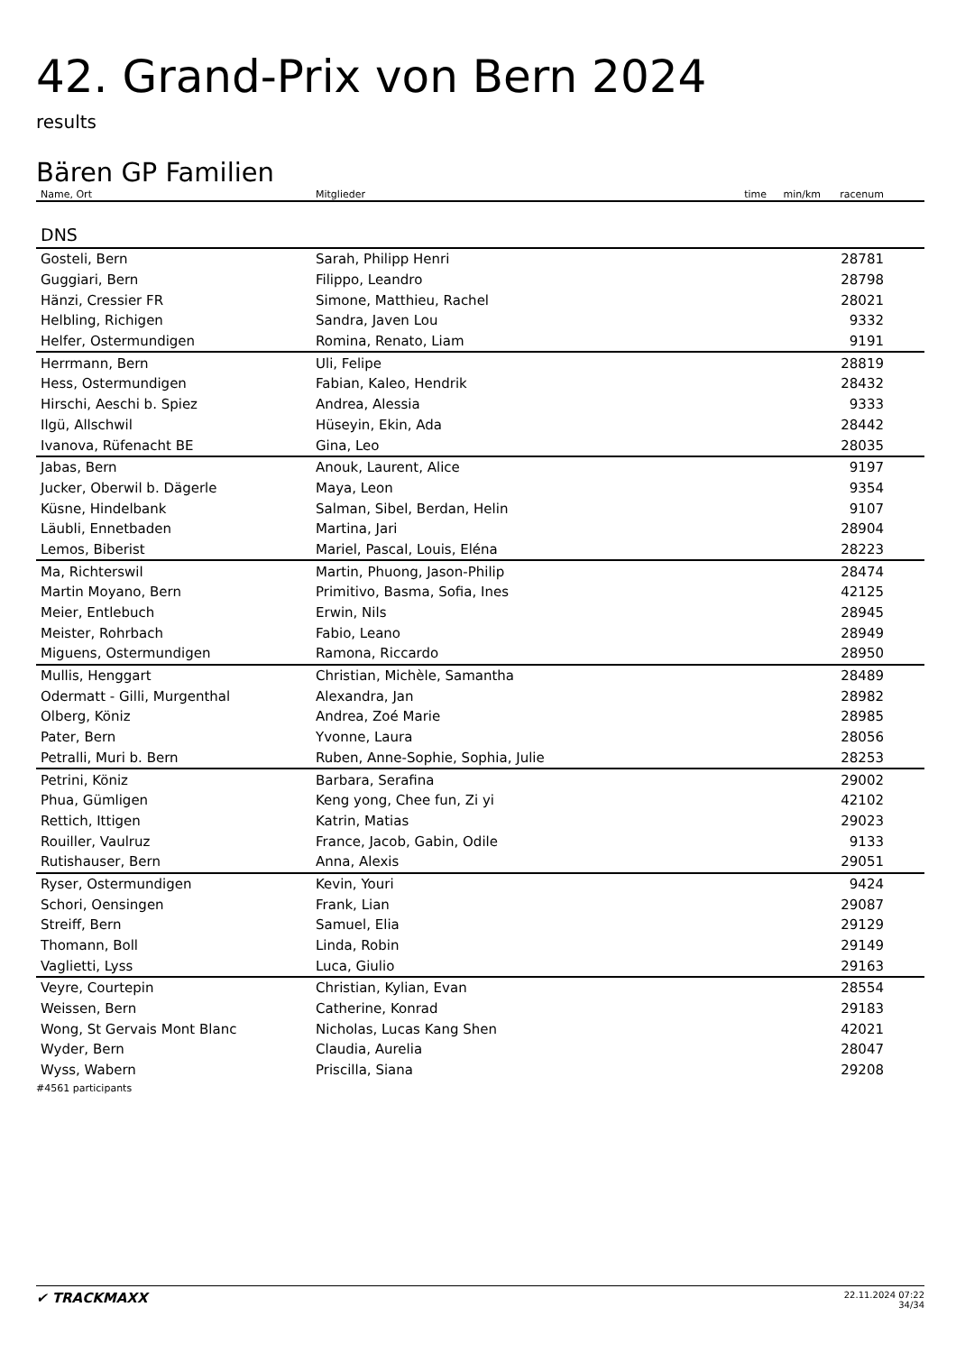42. Grand-Prix von Bern 2024
results
Bären GP Familien
| Name, Ort | Mitglieder | time | min/km | racenum | |
| --- | --- | --- | --- | --- | --- |
| DNS | | | | | |
| Gosteli, Bern | Sarah, Philipp Henri | | | 28781 | |
| Guggiari, Bern | Filippo, Leandro | | | 28798 | |
| Hänzi, Cressier FR | Simone, Matthieu, Rachel | | | 28021 | |
| Helbling, Richigen | Sandra, Javen Lou | | | 9332 | |
| Helfer, Ostermundigen | Romina, Renato, Liam | | | 9191 | |
| Herrmann, Bern | Uli, Felipe | | | 28819 | |
| Hess, Ostermundigen | Fabian, Kaleo, Hendrik | | | 28432 | |
| Hirschi, Aeschi b. Spiez | Andrea, Alessia | | | 9333 | |
| Ilgü, Allschwil | Hüseyin, Ekin, Ada | | | 28442 | |
| Ivanova, Rüfenacht BE | Gina, Leo | | | 28035 | |
| Jabas, Bern | Anouk, Laurent, Alice | | | 9197 | |
| Jucker, Oberwil b. Dägerle | Maya, Leon | | | 9354 | |
| Küsne, Hindelbank | Salman, Sibel, Berdan, Helin | | | 9107 | |
| Läubli, Ennetbaden | Martina, Jari | | | 28904 | |
| Lemos, Biberist | Mariel, Pascal, Louis, Eléna | | | 28223 | |
| Ma, Richterswil | Martin, Phuong, Jason-Philip | | | 28474 | |
| Martin Moyano, Bern | Primitivo, Basma, Sofia, Ines | | | 42125 | |
| Meier, Entlebuch | Erwin, Nils | | | 28945 | |
| Meister, Rohrbach | Fabio, Leano | | | 28949 | |
| Miguens, Ostermundigen | Ramona, Riccardo | | | 28950 | |
| Mullis, Henggart | Christian, Michèle, Samantha | | | 28489 | |
| Odermatt - Gilli, Murgenthal | Alexandra, Jan | | | 28982 | |
| Olberg, Köniz | Andrea, Zoé Marie | | | 28985 | |
| Pater, Bern | Yvonne, Laura | | | 28056 | |
| Petralli, Muri b. Bern | Ruben, Anne-Sophie, Sophia, Julie | | | 28253 | |
| Petrini, Köniz | Barbara, Serafina | | | 29002 | |
| Phua, Gümligen | Keng yong, Chee fun, Zi yi | | | 42102 | |
| Rettich, Ittigen | Katrin, Matias | | | 29023 | |
| Rouiller, Vaulruz | France, Jacob, Gabin, Odile | | | 9133 | |
| Rutishauser, Bern | Anna, Alexis | | | 29051 | |
| Ryser, Ostermundigen | Kevin, Youri | | | 9424 | |
| Schori, Oensingen | Frank, Lian | | | 29087 | |
| Streiff, Bern | Samuel, Elia | | | 29129 | |
| Thomann, Boll | Linda, Robin | | | 29149 | |
| Vaglietti, Lyss | Luca, Giulio | | | 29163 | |
| Veyre, Courtepin | Christian, Kylian, Evan | | | 28554 | |
| Weissen, Bern | Catherine, Konrad | | | 29183 | |
| Wong, St Gervais Mont Blanc | Nicholas, Lucas Kang Shen | | | 42021 | |
| Wyder, Bern | Claudia, Aurelia | | | 28047 | |
| Wyss, Wabern | Priscilla, Siana | | | 29208 | |
#4561 participants
✔ TRACKMAXX
22.11.2024 07:22
34/34